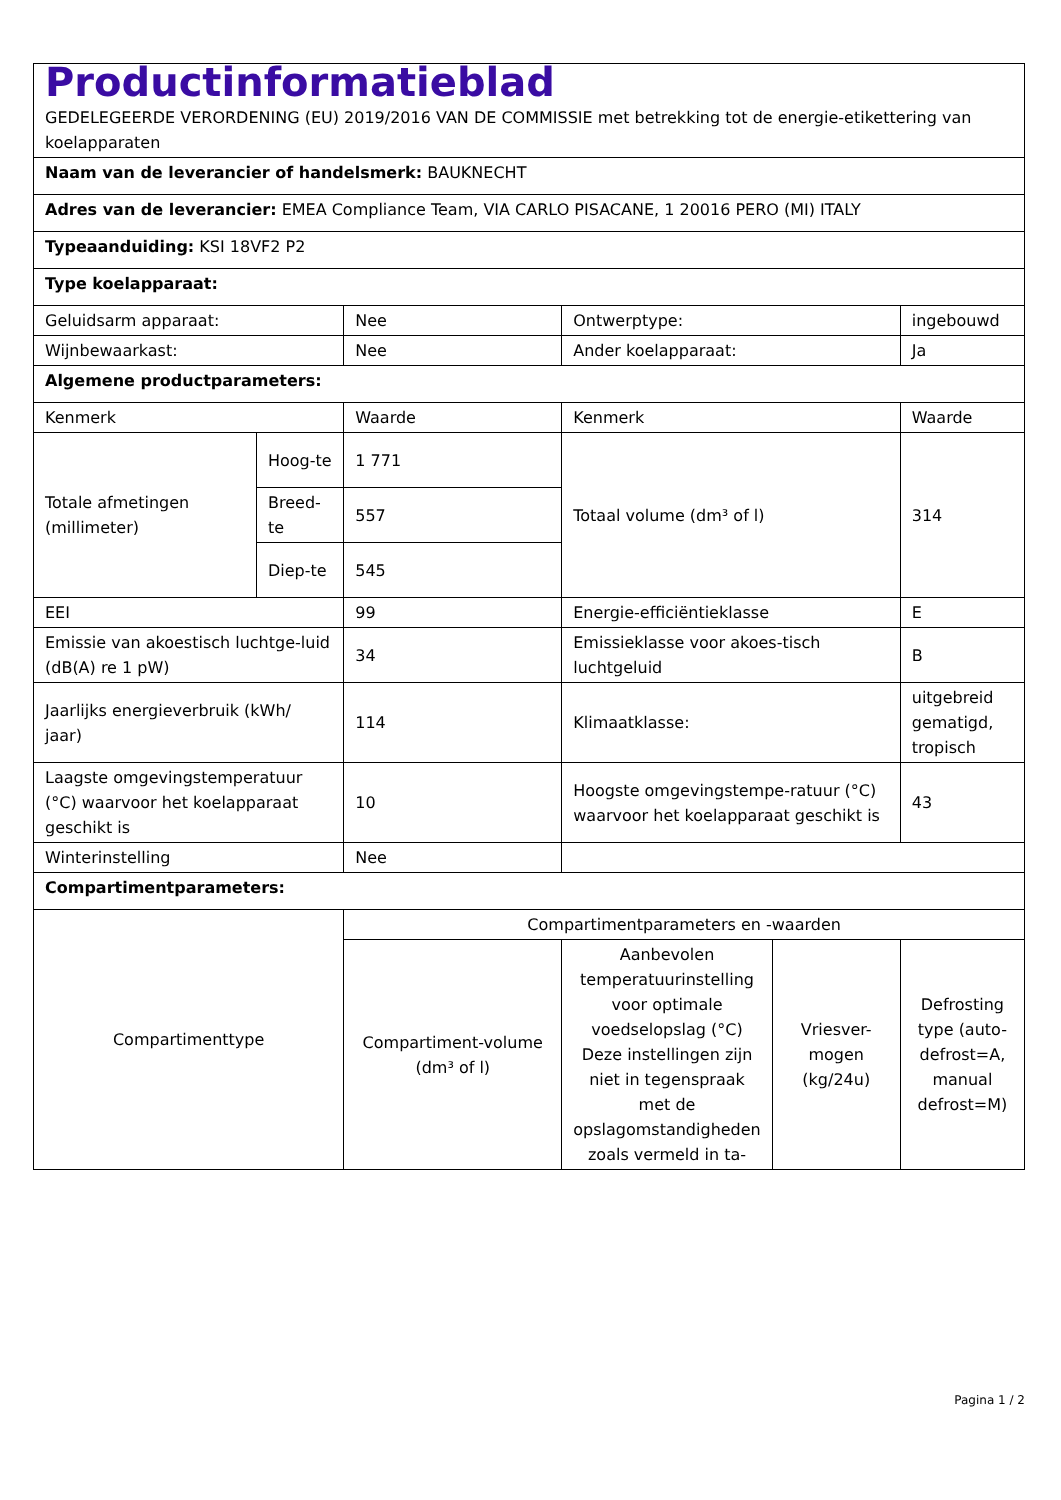| Productinformatieblad GEDELEGEERDE VERORDENING (EU) 2019/2016 VAN DE COMMISSIE met betrekking tot de energie-etikettering van koelapparaten | | | | | |
| Naam van de leverancier of handelsmerk: BAUKNECHT | | | | | |
| Adres van de leverancier: EMEA Compliance Team, VIA CARLO PISACANE, 1 20016 PERO (MI) ITALY | | | | | |
| Typeaanduiding: KSI 18VF2 P2 | | | | | |
| Type koelapparaat: | | | | | |
| Geluidsarm apparaat: | | Nee | Ontwerptype: | | ingebouwd |
| Wijnbewaarkast: | | Nee | Ander koelapparaat: | | Ja |
| Algemene productparameters: | | | | | |
| Kenmerk | | Waarde | Kenmerk | | Waarde |
| Totale afmetingen (millimeter) | Hoog-te | 1 771 | Totaal volume (dm³ of l) | | 314 |
| | Breed-te | 557 | | | |
| | Diep-te | 545 | | | |
| EEI | | 99 | Energie-efficiëntieklasse | | E |
| Emissie van akoestisch luchtge-luid (dB(A) re 1 pW) | | 34 | Emissieklasse voor akoes-tisch luchtgeluid | | B |
| Jaarlijks energieverbruik (kWh/ jaar) | | 114 | Klimaatklasse: | | uitgebreid gematigd, tropisch |
| Laagste omgevingstemperatuur (°C) waarvoor het koelapparaat geschikt is | | 10 | Hoogste omgevingstempe-ratuur (°C) waarvoor het koelapparaat geschikt is | | 43 |
| Winterinstelling | | Nee | | | |
| Compartimentparameters: | | | | | |
| Compartimenttype | | Compartimentparameters en -waarden | | | |
| | | Compartiment-volume (dm³ of l) | Aanbevolen temperatuurinstelling voor optimale voedselopslag (°C) Deze instellingen zijn niet in tegenspraak met de opslagomstandigheden zoals vermeld in ta- | Vriesver-mogen (kg/24u) | Defrosting type (auto-defrost=A, manual defrost=M) |
Pagina 1 / 2